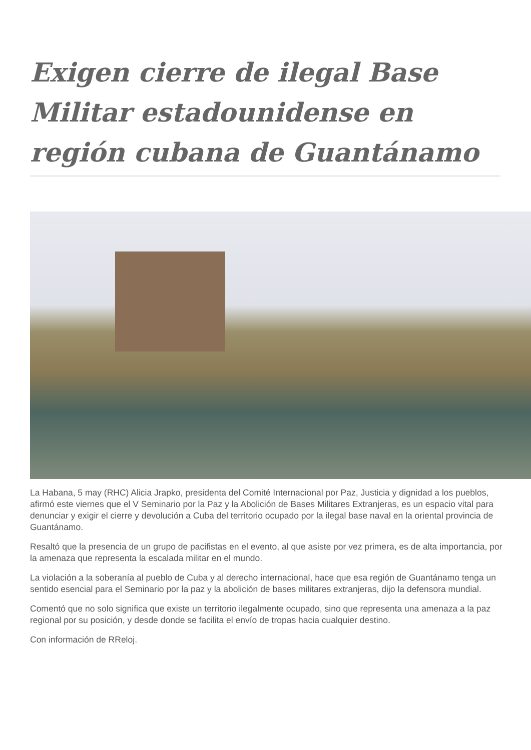Exigen cierre de ilegal Base Militar estadounidense en región cubana de Guantánamo
La Habana, 5 may (RHC) Alicia Jrapko, presidenta del Comité Internacional por Paz, Justicia y dignidad a los pueblos, afirmó este viernes que el V Seminario por la Paz y la Abolición de Bases Militares Extranjeras, es un espacio vital para denunciar y exigir el cierre y devolución a Cuba del territorio ocupado por la ilegal base naval en la oriental provincia de Guantánamo.
Resaltó que la presencia de un grupo de pacifistas en el evento, al que asiste por vez primera, es de alta importancia, por la amenaza que representa la escalada militar en el mundo.
La violación a la soberanía al pueblo de Cuba y al derecho internacional, hace que esa región de Guantánamo tenga un sentido esencial para el Seminario por la paz y la abolición de bases militares extranjeras, dijo la defensora mundial.
Comentó que no solo significa que existe un territorio ilegalmente ocupado, sino que representa una amenaza a la paz regional por su posición, y desde donde se facilita el envío de tropas hacia cualquier destino.
Con información de RReloj.